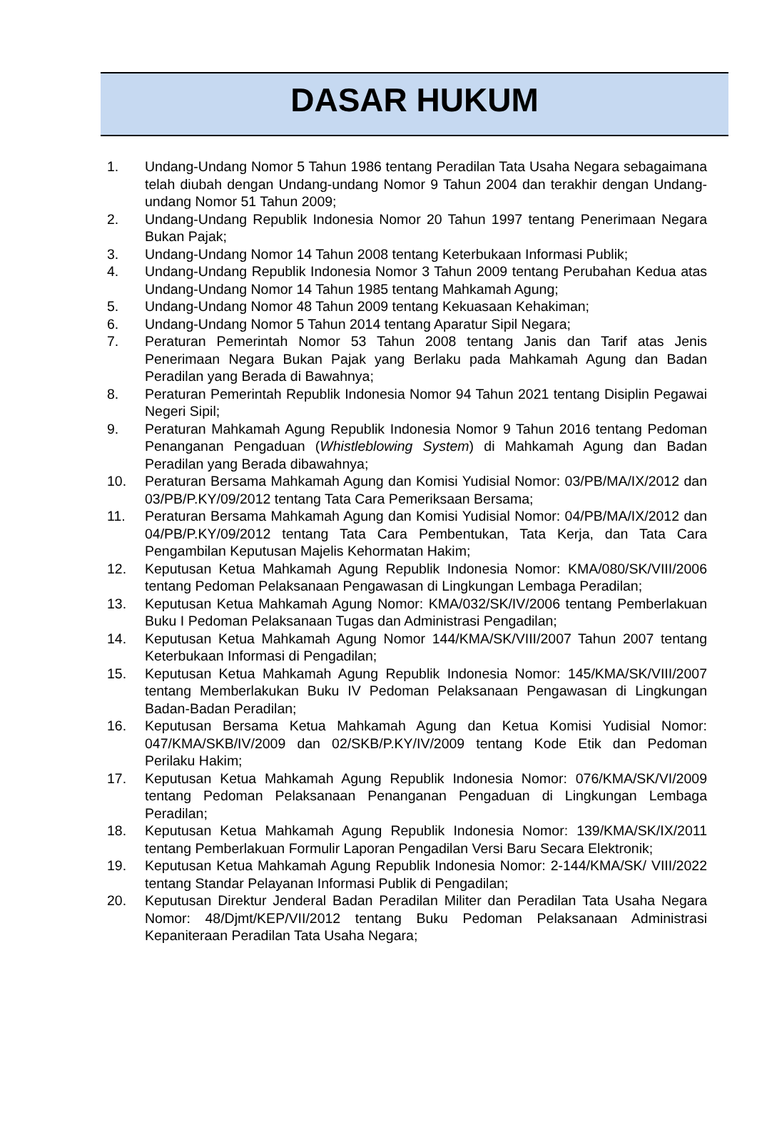DASAR HUKUM
1. Undang-Undang Nomor 5 Tahun 1986 tentang Peradilan Tata Usaha Negara sebagaimana telah diubah dengan Undang-undang Nomor 9 Tahun 2004 dan terakhir dengan Undang-undang Nomor 51 Tahun 2009;
2. Undang-Undang Republik Indonesia Nomor 20 Tahun 1997 tentang Penerimaan Negara Bukan Pajak;
3. Undang-Undang Nomor 14 Tahun 2008 tentang Keterbukaan Informasi Publik;
4. Undang-Undang Republik Indonesia Nomor 3 Tahun 2009 tentang Perubahan Kedua atas Undang-Undang Nomor 14 Tahun 1985 tentang Mahkamah Agung;
5. Undang-Undang Nomor 48 Tahun 2009 tentang Kekuasaan Kehakiman;
6. Undang-Undang Nomor 5 Tahun 2014 tentang Aparatur Sipil Negara;
7. Peraturan Pemerintah Nomor 53 Tahun 2008 tentang Janis dan Tarif atas Jenis Penerimaan Negara Bukan Pajak yang Berlaku pada Mahkamah Agung dan Badan Peradilan yang Berada di Bawahnya;
8. Peraturan Pemerintah Republik Indonesia Nomor 94 Tahun 2021 tentang Disiplin Pegawai Negeri Sipil;
9. Peraturan Mahkamah Agung Republik Indonesia Nomor 9 Tahun 2016 tentang Pedoman Penanganan Pengaduan (Whistleblowing System) di Mahkamah Agung dan Badan Peradilan yang Berada dibawahnya;
10. Peraturan Bersama Mahkamah Agung dan Komisi Yudisial Nomor: 03/PB/MA/IX/2012 dan 03/PB/P.KY/09/2012 tentang Tata Cara Pemeriksaan Bersama;
11. Peraturan Bersama Mahkamah Agung dan Komisi Yudisial Nomor: 04/PB/MA/IX/2012 dan 04/PB/P.KY/09/2012 tentang Tata Cara Pembentukan, Tata Kerja, dan Tata Cara Pengambilan Keputusan Majelis Kehormatan Hakim;
12. Keputusan Ketua Mahkamah Agung Republik Indonesia Nomor: KMA/080/SK/VIII/2006 tentang Pedoman Pelaksanaan Pengawasan di Lingkungan Lembaga Peradilan;
13. Keputusan Ketua Mahkamah Agung Nomor: KMA/032/SK/IV/2006 tentang Pemberlakuan Buku I Pedoman Pelaksanaan Tugas dan Administrasi Pengadilan;
14. Keputusan Ketua Mahkamah Agung Nomor 144/KMA/SK/VIII/2007 Tahun 2007 tentang Keterbukaan Informasi di Pengadilan;
15. Keputusan Ketua Mahkamah Agung Republik Indonesia Nomor: 145/KMA/SK/VIII/2007 tentang Memberlakukan Buku IV Pedoman Pelaksanaan Pengawasan di Lingkungan Badan-Badan Peradilan;
16. Keputusan Bersama Ketua Mahkamah Agung dan Ketua Komisi Yudisial Nomor: 047/KMA/SKB/IV/2009 dan 02/SKB/P.KY/IV/2009 tentang Kode Etik dan Pedoman Perilaku Hakim;
17. Keputusan Ketua Mahkamah Agung Republik Indonesia Nomor: 076/KMA/SK/VI/2009 tentang Pedoman Pelaksanaan Penanganan Pengaduan di Lingkungan Lembaga Peradilan;
18. Keputusan Ketua Mahkamah Agung Republik Indonesia Nomor: 139/KMA/SK/IX/2011 tentang Pemberlakuan Formulir Laporan Pengadilan Versi Baru Secara Elektronik;
19. Keputusan Ketua Mahkamah Agung Republik Indonesia Nomor: 2-144/KMA/SK/ VIII/2022 tentang Standar Pelayanan Informasi Publik di Pengadilan;
20. Keputusan Direktur Jenderal Badan Peradilan Militer dan Peradilan Tata Usaha Negara Nomor: 48/Djmt/KEP/VII/2012 tentang Buku Pedoman Pelaksanaan Administrasi Kepaniteraan Peradilan Tata Usaha Negara;